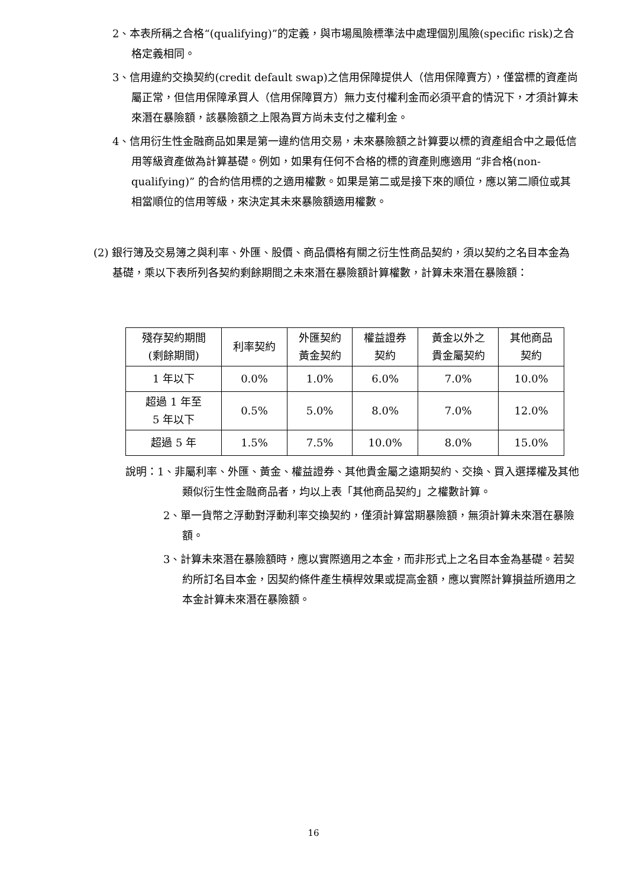2、本表所稱之合格“(qualifying)”的定義，與市場風險標準法中處理個別風險(specific risk)之合格定義相同。
3、信用違約交換契約(credit default swap)之信用保障提供人（信用保障賣方），僅當標的資產尚屬正常，但信用保障承買人（信用保障買方）無力支付權利金而必須平倉的情況下，才須計算未來潛在暴險額，該暴險額之上限為買方尚未支付之權利金。
4、信用衍生性金融商品如果是第一違約信用交易，未來暴險額之計算要以標的資產組合中之最低信用等級資產做為計算基礎。例如，如果有任何不合格的標的資產則應適用 “非合格(non-qualifying)” 的合約信用標的之適用權數。如果是第二或是接下來的順位，應以第二順位或其相當順位的信用等級，來決定其未來暴險額適用權數。
(2) 銀行簿及交易簿之與利率、外匯、股價、商品價格有關之衍生性商品契約，須以契約之名目本金為基礎，乘以下表所列各契約剩餘期間之未來潛在暴險額計算權數，計算未來潛在暴險額：
| 殘存契約期間 (剩餘期間) | 利率契約 | 外匯契約 黃金契約 | 權益證券 契約 | 黃金以外之 貴金屬契約 | 其他商品 契約 |
| --- | --- | --- | --- | --- | --- |
| 1 年以下 | 0.0% | 1.0% | 6.0% | 7.0% | 10.0% |
| 超過 1 年至 5 年以下 | 0.5% | 5.0% | 8.0% | 7.0% | 12.0% |
| 超過 5 年 | 1.5% | 7.5% | 10.0% | 8.0% | 15.0% |
說明：1、非屬利率、外匯、黃金、權益證券、其他貴金屬之遠期契約、交換、買入選擇權及其他類似衍生性金融商品者，均以上表「其他商品契約」之權數計算。
2、單一貨幣之浮動對浮動利率交換契約，僅須計算當期暴險額，無須計算未來潛在暴險額。
3、計算未來潛在暴險額時，應以實際適用之本金，而非形式上之名目本金為基礎。若契約所訂名目本金，因契約條件產生槓桿效果或提高金額，應以實際計算損益所適用之本金計算未來潛在暴險額。
16